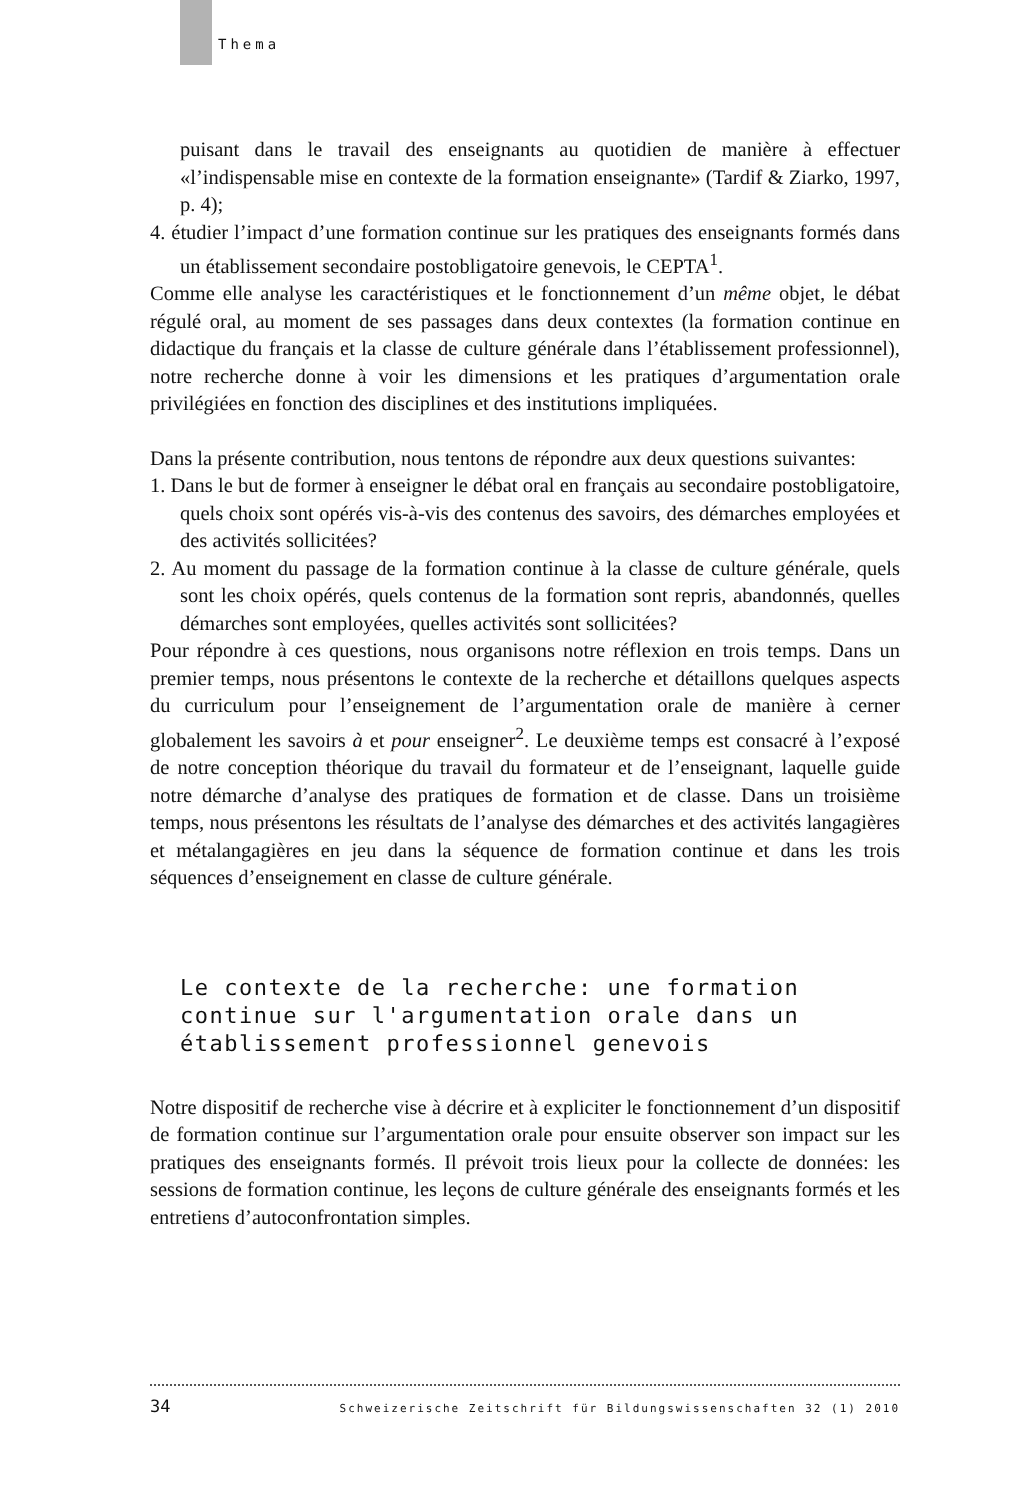Thema
puisant dans le travail des enseignants au quotidien de manière à effectuer «l’indispensable mise en contexte de la formation enseignante» (Tardif & Ziarko, 1997, p. 4);
4. étudier l’impact d’une formation continue sur les pratiques des enseignants formés dans un établissement secondaire postobligatoire genevois, le CEPTA<sup>1</sup>.
Comme elle analyse les caractéristiques et le fonctionnement d’un même objet, le débat régulé oral, au moment de ses passages dans deux contextes (la formation continue en didactique du français et la classe de culture générale dans l’établissement professionnel), notre recherche donne à voir les dimensions et les pratiques d’argumentation orale privilégiées en fonction des disciplines et des institutions impliquées.
Dans la présente contribution, nous tentons de répondre aux deux questions suivantes:
1. Dans le but de former à enseigner le débat oral en français au secondaire postobligatoire, quels choix sont opérés vis-à-vis des contenus des savoirs, des démarches employées et des activités sollicitées?
2. Au moment du passage de la formation continue à la classe de culture générale, quels sont les choix opérés, quels contenus de la formation sont repris, abandonnés, quelles démarches sont employées, quelles activités sont sollicitées?
Pour répondre à ces questions, nous organisons notre réflexion en trois temps. Dans un premier temps, nous présentons le contexte de la recherche et détaillons quelques aspects du curriculum pour l’enseignement de l’argumentation orale de manière à cerner globalement les savoirs à et pour enseigner<sup>2</sup>. Le deuxième temps est consacré à l’exposé de notre conception théorique du travail du formateur et de l’enseignant, laquelle guide notre démarche d’analyse des pratiques de formation et de classe. Dans un troisième temps, nous présentons les résultats de l’analyse des démarches et des activités langagières et métalangagières en jeu dans la séquence de formation continue et dans les trois séquences d’enseignement en classe de culture générale.
Le contexte de la recherche: une formation continue sur l'argumentation orale dans un établissement professionnel genevois
Notre dispositif de recherche vise à décrire et à expliciter le fonctionnement d’un dispositif de formation continue sur l’argumentation orale pour ensuite observer son impact sur les pratiques des enseignants formés. Il prévoit trois lieux pour la collecte de données: les sessions de formation continue, les leçons de culture générale des enseignants formés et les entretiens d’autoconfrontation simples.
34 Schweizerische Zeitschrift für Bildungswissenschaften 32 (1) 2010